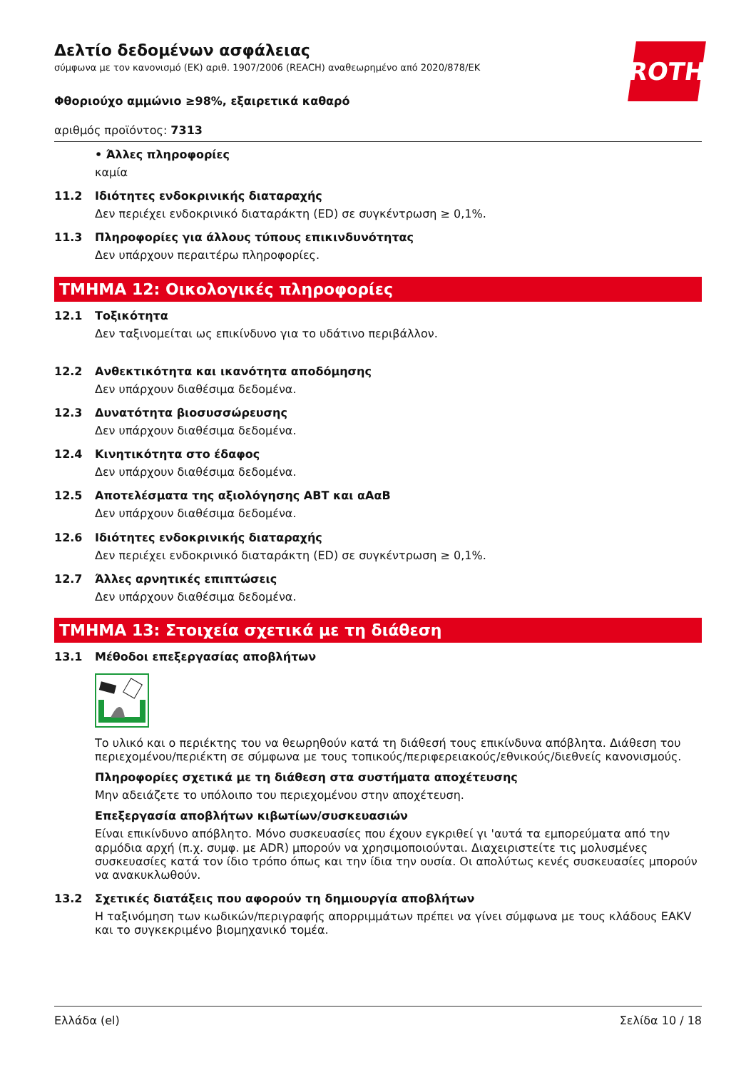ROTH
Δελτίο δεδομένων ασφάλειας
σύμφωνα με τον κανονισμό (ΕΚ) αριθ. 1907/2006 (REACH) αναθεωρημένο από 2020/878/ΕΚ
Φθοριούχο αμμώνιο ≥98%, εξαιρετικά καθαρό
αριθμός προϊόντος: 7313
• Άλλες πληροφορίες
καμία
11.2 Ιδιότητες ενδοκρινικής διαταραχής
Δεν περιέχει ενδοκρινικό διαταράκτη (ED) σε συγκέντρωση ≥ 0,1%.
11.3 Πληροφορίες για άλλους τύπους επικινδυνότητας
Δεν υπάρχουν περαιτέρω πληροφορίες.
ΤΜΗΜΑ 12: Οικολογικές πληροφορίες
12.1 Τοξικότητα
Δεν ταξινομείται ως επικίνδυνο για το υδάτινο περιβάλλον.
12.2 Ανθεκτικότητα και ικανότητα αποδόμησης
Δεν υπάρχουν διαθέσιμα δεδομένα.
12.3 Δυνατότητα βιοσυσσώρευσης
Δεν υπάρχουν διαθέσιμα δεδομένα.
12.4 Κινητικότητα στο έδαφος
Δεν υπάρχουν διαθέσιμα δεδομένα.
12.5 Αποτελέσματα της αξιολόγησης ΑΒΤ και αΑαΒ
Δεν υπάρχουν διαθέσιμα δεδομένα.
12.6 Ιδιότητες ενδοκρινικής διαταραχής
Δεν περιέχει ενδοκρινικό διαταράκτη (ED) σε συγκέντρωση ≥ 0,1%.
12.7 Άλλες αρνητικές επιπτώσεις
Δεν υπάρχουν διαθέσιμα δεδομένα.
ΤΜΗΜΑ 13: Στοιχεία σχετικά με τη διάθεση
13.1 Μέθοδοι επεξεργασίας αποβλήτων
Το υλικό και ο περιέκτης του να θεωρηθούν κατά τη διάθεσή τους επικίνδυνα απόβλητα. Διάθεση του περιεχομένου/περιέκτη σε σύμφωνα με τους τοπικούς/περιφερειακούς/εθνικούς/διεθνείς κανονισμούς.
Πληροφορίες σχετικά με τη διάθεση στα συστήματα αποχέτευσης
Μην αδειάζετε το υπόλοιπο του περιεχομένου στην αποχέτευση.
Επεξεργασία αποβλήτων κιβωτίων/συσκευασιών
Είναι επικίνδυνο απόβλητο. Μόνο συσκευασίες που έχουν εγκριθεί γι 'αυτά τα εμπορεύματα από την αρμόδια αρχή (π.χ. συμφ. με ADR) μπορούν να χρησιμοποιούνται. Διαχειριστείτε τις μολυσμένες συσκευασίες κατά τον ίδιο τρόπο όπως και την ίδια την ουσία. Οι απολύτως κενές συσκευασίες μπορούν να ανακυκλωθούν.
13.2 Σχετικές διατάξεις που αφορούν τη δημιουργία αποβλήτων
Η ταξινόμηση των κωδικών/περιγραφής απορριμμάτων πρέπει να γίνει σύμφωνα με τους κλάδους EAKV και το συγκεκριμένο βιομηχανικό τομέα.
Ελλάδα (el) Σελίδα 10 / 18